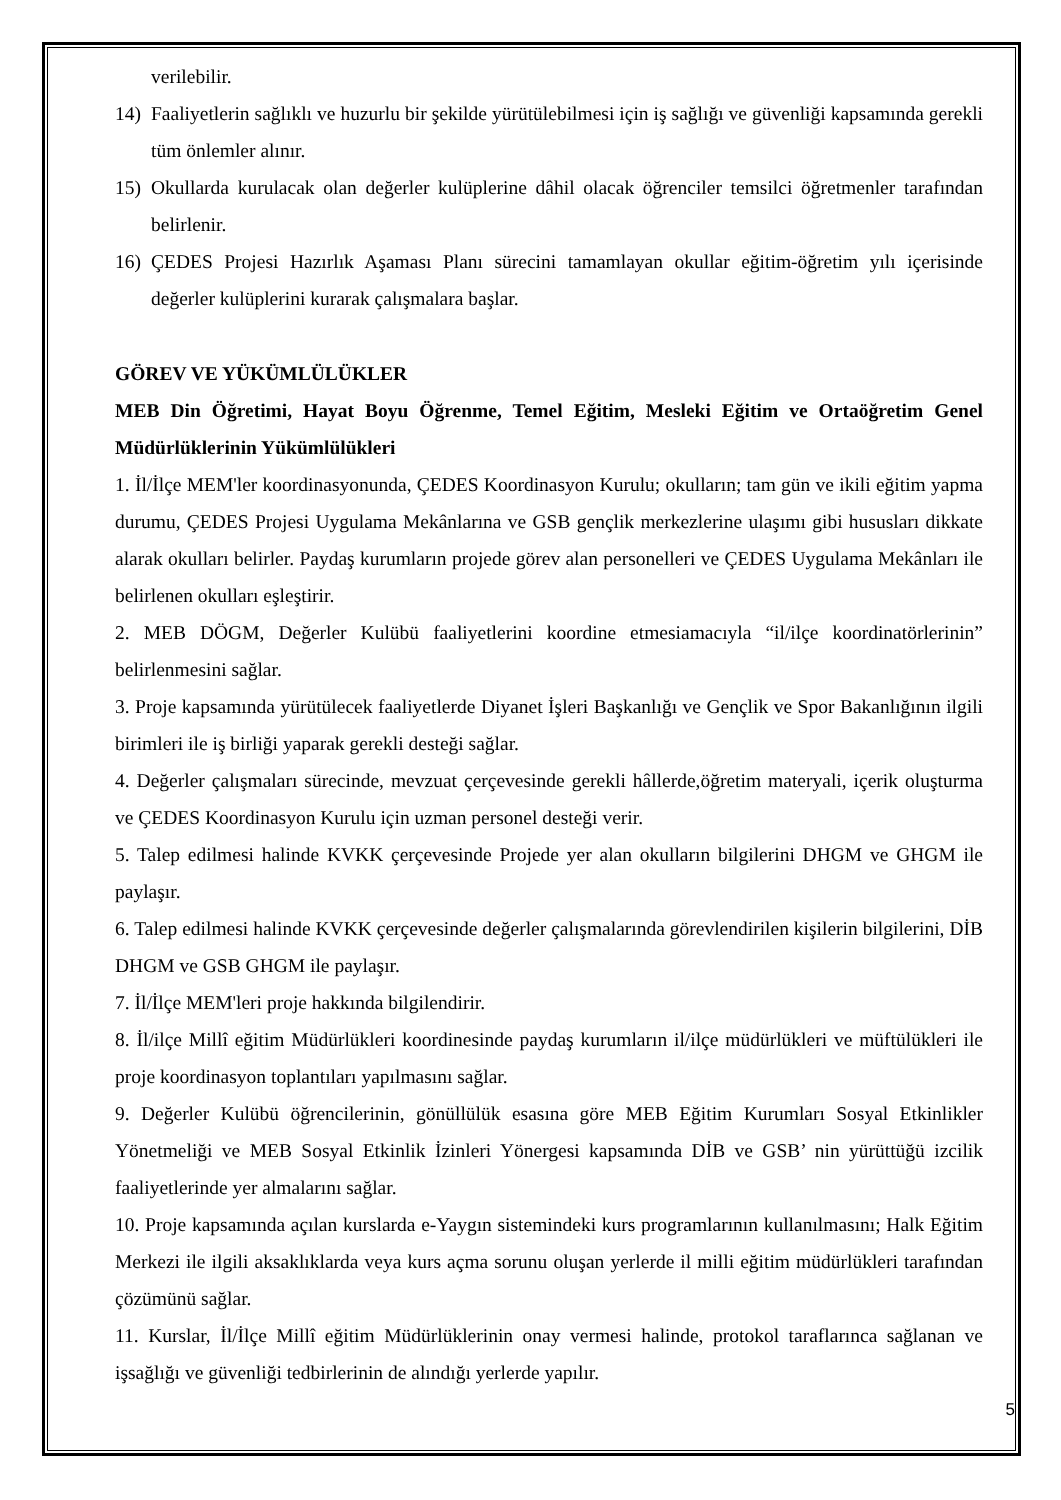verilebilir.
14) Faaliyetlerin sağlıklı ve huzurlu bir şekilde yürütülebilmesi için iş sağlığı ve güvenliği kapsamında gerekli tüm önlemler alınır.
15) Okullarda kurulacak olan değerler kulüplerine dâhil olacak öğrenciler temsilci öğretmenler tarafından belirlenir.
16) ÇEDES Projesi Hazırlık Aşaması Planı sürecini tamamlayan okullar eğitim-öğretim yılı içerisinde değerler kulüplerini kurarak çalışmalara başlar.
GÖREV VE YÜKÜMLÜLÜKLER
MEB Din Öğretimi, Hayat Boyu Öğrenme, Temel Eğitim, Mesleki Eğitim ve Ortaöğretim Genel Müdürlüklerinin Yükümlülükleri
1. İl/İlçe MEM'ler koordinasyonunda, ÇEDES Koordinasyon Kurulu; okulların; tam gün ve ikili eğitim yapma durumu, ÇEDES Projesi Uygulama Mekânlarına ve GSB gençlik merkezlerine ulaşımı gibi hususları dikkate alarak okulları belirler. Paydaş kurumların projede görev alan personelleri ve ÇEDES Uygulama Mekânları ile belirlenen okulları eşleştirir.
2. MEB DÖGM, Değerler Kulübü faaliyetlerini koordine etmesiamacıyla “il/ilçe koordinatörlerinin” belirlenmesini sağlar.
3. Proje kapsamında yürütülecek faaliyetlerde Diyanet İşleri Başkanlığı ve Gençlik ve Spor Bakanlığının ilgili birimleri ile iş birliği yaparak gerekli desteği sağlar.
4. Değerler çalışmaları sürecinde, mevzuat çerçevesinde gerekli hâllerde,öğretim materyali, içerik oluşturma ve ÇEDES Koordinasyon Kurulu için uzman personel desteği verir.
5. Talep edilmesi halinde KVKK çerçevesinde Projede yer alan okulların bilgilerini DHGM ve GHGM ile paylaşır.
6. Talep edilmesi halinde KVKK çerçevesinde değerler çalışmalarında görevlendirilen kişilerin bilgilerini, DİB DHGM ve GSB GHGM ile paylaşır.
7. İl/İlçe MEM'leri proje hakkında bilgilendirir.
8. İl/ilçe Millî eğitim Müdürlükleri koordinesinde paydaş kurumların il/ilçe müdürlükleri ve müftülükleri ile proje koordinasyon toplantıları yapılmasını sağlar.
9. Değerler Kulübü öğrencilerinin, gönüllülük esasına göre MEB Eğitim Kurumları Sosyal Etkinlikler Yönetmeliği ve MEB Sosyal Etkinlik İzinleri Yönergesi kapsamında DİB ve GSB’ nin yürüttüğü izcilik faaliyetlerinde yer almalarını sağlar.
10. Proje kapsamında açılan kurslarda e-Yaygın sistemindeki kurs programlarının kullanılmasını; Halk Eğitim Merkezi ile ilgili aksaklıklarda veya kurs açma sorunu oluşan yerlerde il milli eğitim müdürlükleri tarafından çözümünü sağlar.
11. Kurslar, İl/İlçe Millî eğitim Müdürlüklerinin onay vermesi halinde, protokol taraflarınca sağlanan ve işsağlığı ve güvenliği tedbirlerinin de alındığı yerlerde yapılır.
5